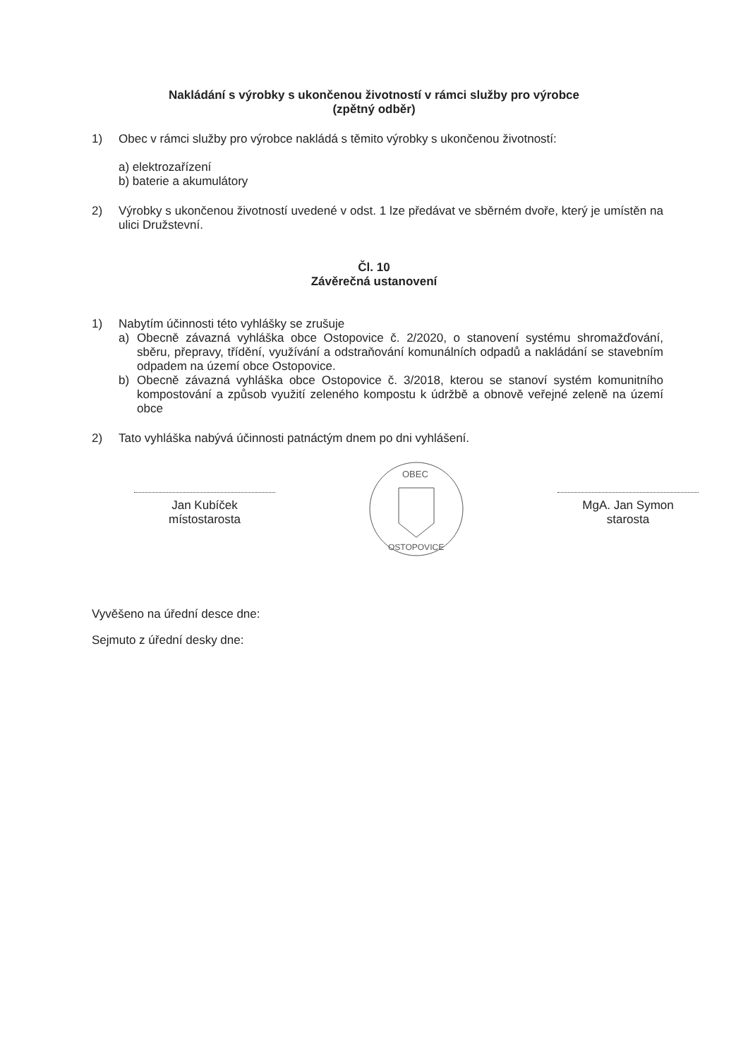Nakládání s výrobky s ukončenou životností v rámci služby pro výrobce
(zpětný odběr)
1) Obec v rámci služby pro výrobce nakládá s těmito výrobky s ukončenou životností:
a) elektrozařízení
b) baterie a akumulátory
2) Výrobky s ukončenou životností uvedené v odst. 1 lze předávat ve sběrném dvoře, který je umístěn na ulici Družstevní.
Čl. 10
Závěrečná ustanovení
1) Nabytím účinnosti této vyhlášky se zrušuje
a) Obecně závazná vyhláška obce Ostopovice č. 2/2020, o stanovení systému shromažďování, sběru, přepravy, třídění, využívání a odstraňování komunálních odpadů a nakládání se stavebním odpadem na území obce Ostopovice.
b) Obecně závazná vyhláška obce Ostopovice č. 3/2018, kterou se stanoví systém komunitního kompostování a způsob využití zeleného kompostu k údržbě a obnově veřejné zeleně na území obce
2) Tato vyhláška nabývá účinnosti patnáctým dnem po dni vyhlášení.
Jan Kubíček
místostarosta
OBEC
OSTOPOVICE
MgA. Jan Symon
starosta
Vyvěšeno na úřední desce dne:
Sejmuto z úřední desky dne: